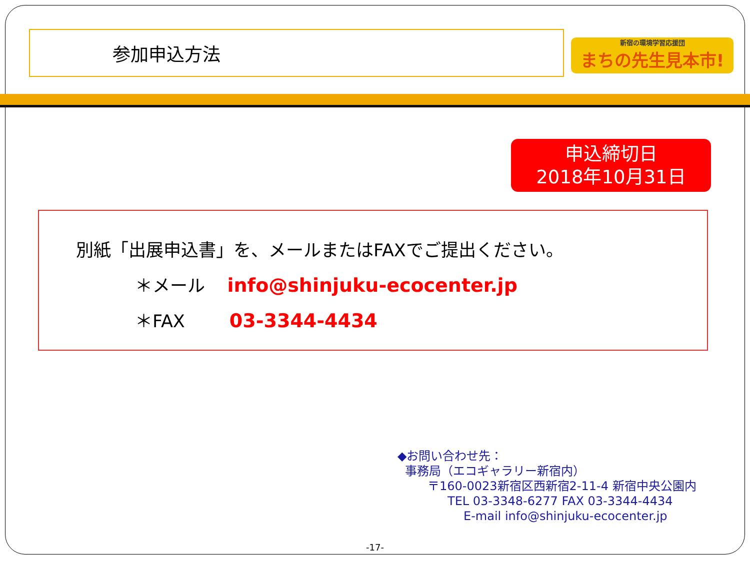参加申込方法
新宿の環境学習応援団
まちの先生見本市!
申込締切日
2018年10月31日
別紙「出展申込書」を、メールまたはFAXでご提出ください。
＊メール info@shinjuku-ecocenter.jp
＊FAX 03-3344-4434
◆お問い合わせ先：
事務局（エコギャラリー新宿内）
〒160-0023新宿区西新宿2-11-4 新宿中央公園内
TEL 03-3348-6277 FAX 03-3344-4434
E-mail info@shinjuku-ecocenter.jp
-17-